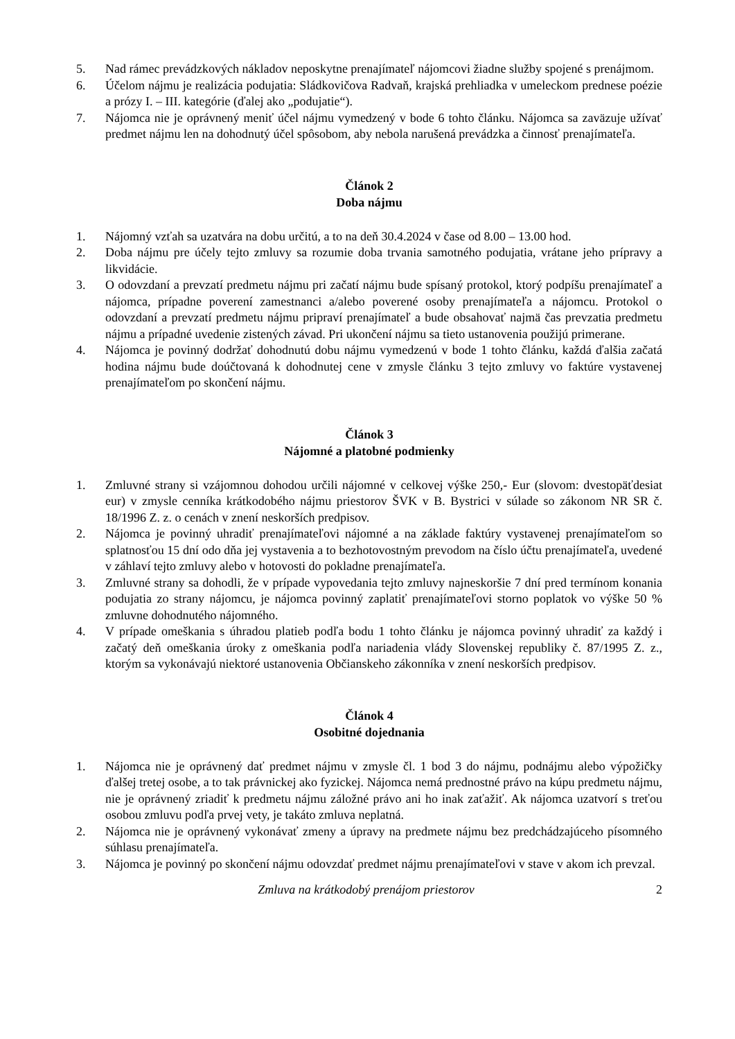5. Nad rámec prevádzkových nákladov neposkytne prenajímateľ nájomcovi žiadne služby spojené s prenájmom.
6. Účelom nájmu je realizácia podujatia: Sládkovičova Radvaň, krajská prehliadka v umeleckom prednese poézie a prózy I. – III. kategórie (ďalej ako „podujatie“).
7. Nájomca nie je oprávnený meniť účel nájmu vymedzený v bode 6 tohto článku. Nájomca sa zaväzuje užívať predmet nájmu len na dohodnutý účel spôsobom, aby nebola narušená prevádzka a činnosť prenajímateľa.
Článok 2
Doba nájmu
1. Nájomný vzťah sa uzatvára na dobu určitú, a to na deň 30.4.2024 v čase od 8.00 – 13.00 hod.
2. Doba nájmu pre účely tejto zmluvy sa rozumie doba trvania samotného podujatia, vrátane jeho prípravy a likvidácie.
3. O odovzdaní a prevzatí predmetu nájmu pri začatí nájmu bude spísaný protokol, ktorý podpíšu prenajímateľ a nájomca, prípadne poverení zamestnanci a/alebo poverené osoby prenajímateľa a nájomcu. Protokol o odovzdaní a prevzatí predmetu nájmu pripraví prenajímateľ a bude obsahovať najmä čas prevzatia predmetu nájmu a prípadné uvedenie zistených závad. Pri ukončení nájmu sa tieto ustanovenia použijú primerane.
4. Nájomca je povinný dodržať dohodnutú dobu nájmu vymedzenú v bode 1 tohto článku, každá ďalšia začatá hodina nájmu bude doúčtovaná k dohodnutej cene v zmysle článku 3 tejto zmluvy vo faktúre vystavenej prenajímateľom po skončení nájmu.
Článok 3
Nájomné a platobné podmienky
1. Zmluvné strany si vzájomnou dohodou určili nájomné v celkovej výške 250,- Eur (slovom: dvestopäťdesiat eur) v zmysle cenníka krátkodobého nájmu priestorov ŠVK v B. Bystrici v súlade so zákonom NR SR č. 18/1996 Z. z. o cenách v znení neskorších predpisov.
2. Nájomca je povinný uhradiť prenajímateľovi nájomné a na základe faktúry vystavenej prenajímateľom so splatnosťou 15 dní odo dňa jej vystavenia a to bezhotovostným prevodom na číslo účtu prenajímateľa, uvedené v záhlaví tejto zmluvy alebo v hotovosti do pokladne prenajímateľa.
3. Zmluvné strany sa dohodli, že v prípade vypovedania tejto zmluvy najneskoršie 7 dní pred termínom konania podujatia zo strany nájomcu, je nájomca povinný zaplatiť prenajímateľovi storno poplatok vo výške 50 % zmluvne dohodnutého nájomného.
4. V prípade omeškania s úhradou platieb podľa bodu 1 tohto článku je nájomca povinný uhradiť za každý i začatý deň omeškania úroky z omeškania podľa nariadenia vlády Slovenskej republiky č. 87/1995 Z. z., ktorým sa vykonávajú niektoré ustanovenia Občianskeho zákonníka v znení neskorších predpisov.
Článok 4
Osobitné dojednania
1. Nájomca nie je oprávnený dať predmet nájmu v zmysle čl. 1 bod 3 do nájmu, podnájmu alebo výpožičky ďalšej tretej osobe, a to tak právnickej ako fyzickej. Nájomca nemá prednostné právo na kúpu predmetu nájmu, nie je oprávnený zriadiť k predmetu nájmu záložné právo ani ho inak zaťažiť. Ak nájomca uzatvorí s treťou osobou zmluvu podľa prvej vety, je takáto zmluva neplatná.
2. Nájomca nie je oprávnený vykonávať zmeny a úpravy na predmete nájmu bez predchádzajúceho písomného súhlasu prenajímateľa.
3. Nájomca je povinný po skončení nájmu odovzdať predmet nájmu prenajímateľovi v stave v akom ich prevzal.
Zmluva na krátkodobý prenájom priestorov 2